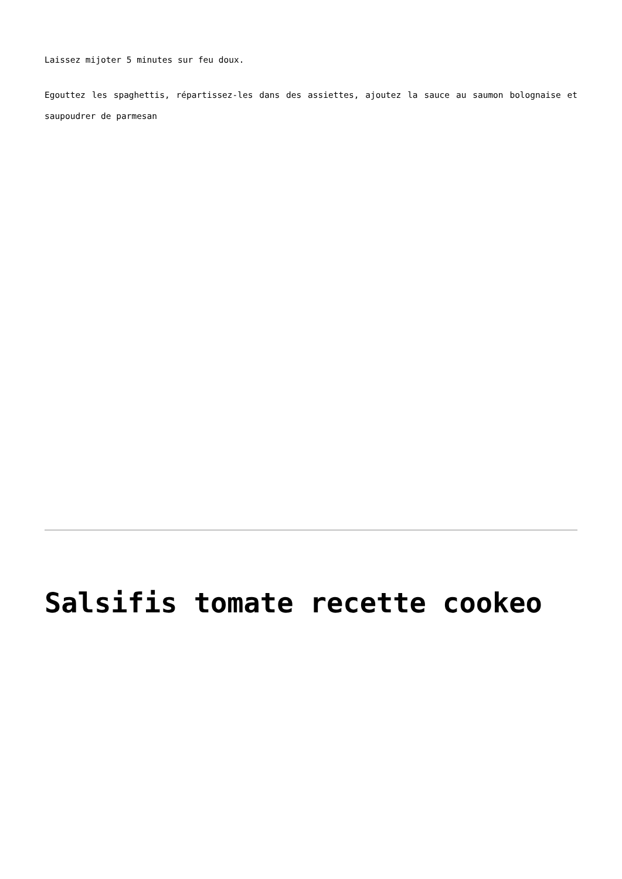Laissez mijoter 5 minutes sur feu doux.
Egouttez les spaghettis, répartissez-les dans des assiettes, ajoutez la sauce au saumon bolognaise et saupoudrer de parmesan
Salsifis tomate recette cookeo